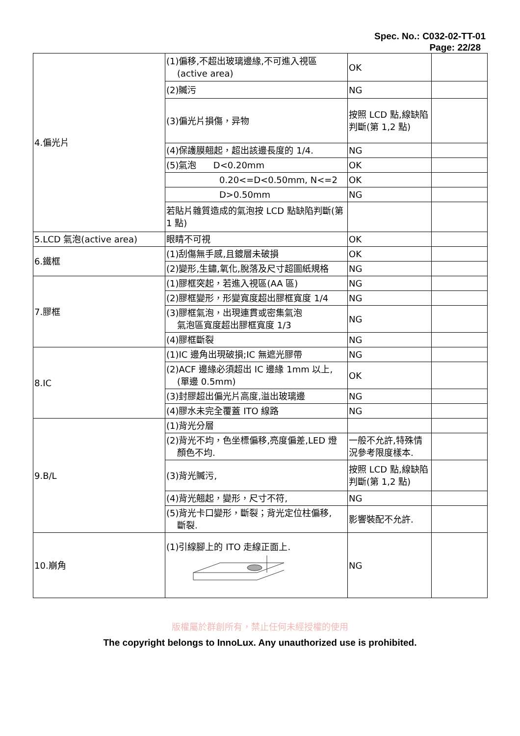Spec. No.: C032-02-TT-01
Page: 22/28
| 4.偏光片 | (1)偏移,不超出玻璃邊緣,不可進入視區 (active area) | OK | |
| | (2)贓污 | NG | |
| | (3)偏光片損傷，异物 | 按照 LCD 點,線缺陷判斷(第 1,2 點) | |
| | (4)保護膜翹起，超出該邊長度的 1/4. | NG | |
| | (5)氣泡 D<0.20mm | OK | |
| | 0.20<=D<0.50mm, N<=2 | OK | |
| | D>0.50mm | NG | |
| | 若貼片雜質造成的氣泡按 LCD 點缺陷判斷(第 1 點) | | |
| 5.LCD 氣泡(active area) | 眼睛不可視 | OK | |
| 6.鐵框 | (1)刮傷無手感,且鍍層未破損 | OK | |
| | (2)變形,生鏽,氧化,脫落及尺寸超圖紙規格 | NG | |
| 7.膠框 | (1)膠框突起，若進入視區(AA 區) | NG | |
| | (2)膠框變形，形變寬度超出膠框寬度 1/4 | NG | |
| | (3)膠框氣泡，出現連貫或密集氣泡 氣泡區寬度超出膠框寬度 1/3 | NG | |
| | (4)膠框斷裂 | NG | |
| 8.IC | (1)IC 邊角出現破損;IC 無遮光膠帶 | NG | |
| | (2)ACF 邊緣必須超出 IC 邊緣 1mm 以上, (單邊 0.5mm) | OK | |
| | (3)封膠超出偏光片高度,溢出玻璃邊 | NG | |
| | (4)膠水未完全覆蓋 ITO 線路 | NG | |
| 9.B/L | (1)背光分層 | | |
| | (2)背光不均，色坐標偏移,亮度偏差,LED 燈 顏色不均. | 一般不允許,特殊情況參考限度樣本. | |
| | (3)背光贓污, | 按照 LCD 點,線缺陷判斷(第 1,2 點) | |
| | (4)背光翹起，變形，尺寸不符, | NG | |
| | (5)背光卡口變形，斷裂；背光定位柱偏移, 斷裂. | 影響裝配不允許. | |
| 10.崩角 | (1)引線腳上的 ITO 走線正面上. | NG | |
版權屬於群創所有，禁止任何未經授權的使用
The copyright belongs to InnoLux. Any unauthorized use is prohibited.